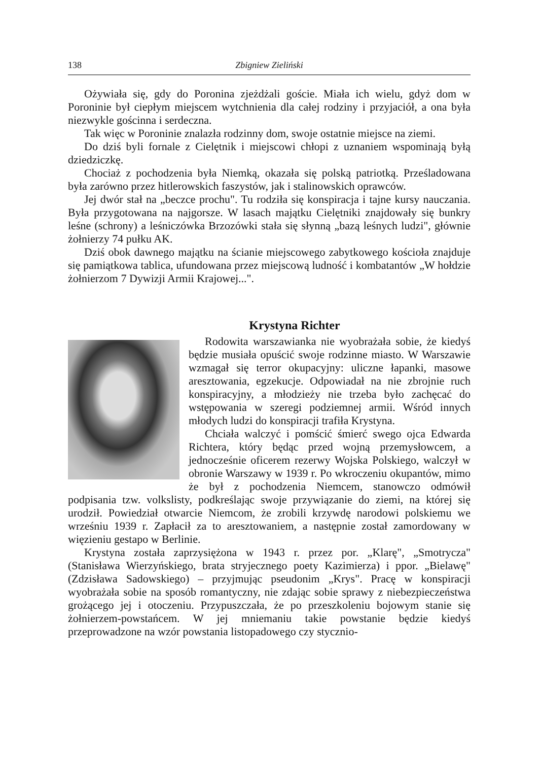138 Zbigniew Zieliński
Ożywiała się, gdy do Poronina zjeżdżali goście. Miała ich wielu, gdyż dom w Poroninie był ciepłym miejscem wytchnienia dla całej rodziny i przyjaciół, a ona była niezwykle gościnna i serdeczna.
Tak więc w Poroninie znalazła rodzinny dom, swoje ostatnie miejsce na ziemi.
Do dziś byli fornale z Cielętnik i miejscowi chłopi z uznaniem wspominają byłą dziedziczkę.
Chociaż z pochodzenia była Niemką, okazała się polską patriotką. Prześladowana była zarówno przez hitlerowskich faszystów, jak i stalinowskich oprawców.
Jej dwór stał na „beczce prochu". Tu rodziła się konspiracja i tajne kursy nauczania. Była przygotowana na najgorsze. W lasach majątku Cielętniki znajdowały się bunkry leśne (schrony) a leśniczówka Brzozówki stała się słynną „bazą leśnych ludzi", głównie żołnierzy 74 pułku AK.
Dziś obok dawnego majątku na ścianie miejscowego zabytkowego kościoła znajduje się pamiątkowa tablica, ufundowana przez miejscową ludność i kombatantów „W hołdzie żołnierzom 7 Dywizji Armii Krajowej...".
Krystyna Richter
Rodowita warszawianka nie wyobrażała sobie, że kiedyś będzie musiała opuścić swoje rodzinne miasto. W Warszawie wzmagał się terror okupacyjny: uliczne łapanki, masowe aresztowania, egzekucje. Odpowiadał na nie zbrojnie ruch konspiracyjny, a młodzieży nie trzeba było zachęcać do wstępowania w szeregi podziemnej armii. Wśród innych młodych ludzi do konspiracji trafiła Krystyna.
Chciała walczyć i pomścić śmierć swego ojca Edwarda Richtera, który będąc przed wojną przemysłowcem, a jednocześnie oficerem rezerwy Wojska Polskiego, walczył w obronie Warszawy w 1939 r. Po wkroczeniu okupantów, mimo że był z pochodzenia Niemcem, stanowczo odmówił podpisania tzw. volkslisty, podkreślając swoje przywiązanie do ziemi, na której się urodził. Powiedział otwarcie Niemcom, że zrobili krzywdę narodowi polskiemu we wrześniu 1939 r. Zapłacił za to aresztowaniem, a następnie został zamordowany w więzieniu gestapo w Berlinie.
Krystyna została zaprzysiężona w 1943 r. przez por. „Klarę", „Smotrycza" (Stanisława Wierzyńskiego, brata stryjecznego poety Kazimierza) i ppor. „Bielawę" (Zdzisława Sadowskiego) – przyjmując pseudonim „Krys". Pracę w konspiracji wyobrażała sobie na sposób romantyczny, nie zdając sobie sprawy z niebezpieczeństwa grożącego jej i otoczeniu. Przypuszczała, że po przeszkoleniu bojowym stanie się żołnierzem-powstańcem. W jej mniemaniu takie powstanie będzie kiedyś przeprowadzone na wzór powstania listopadowego czy stycznio-